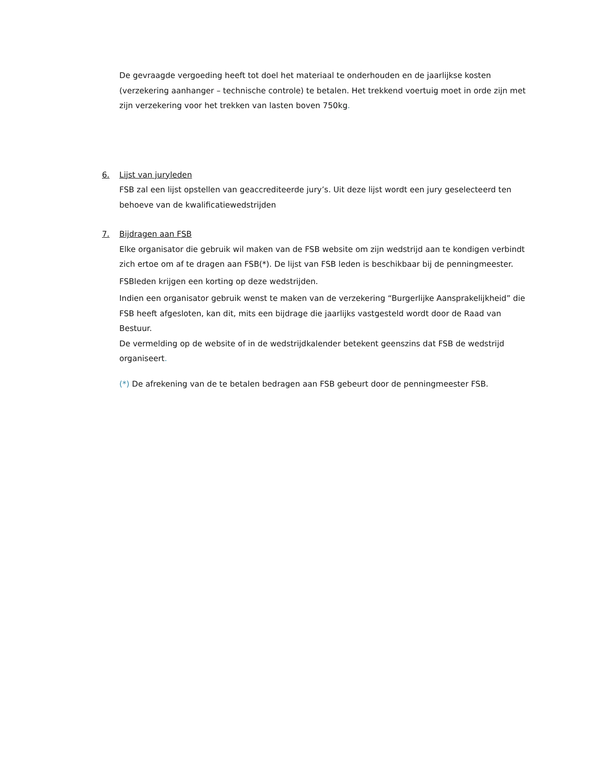De gevraagde vergoeding heeft tot doel het materiaal te onderhouden en de jaarlijkse kosten (verzekering aanhanger – technische controle) te betalen. Het trekkend voertuig moet in orde zijn met zijn verzekering voor het trekken van lasten boven 750kg.
6. Lijst van juryleden
FSB zal een lijst opstellen van geaccrediteerde jury’s. Uit deze lijst wordt een jury geselecteerd ten behoeve van de kwalificatiewedstrijden
7. Bijdragen aan FSB
Elke organisator die gebruik wil maken van de FSB website om zijn wedstrijd aan te kondigen verbindt zich ertoe om af te dragen aan FSB(*). De lijst van FSB leden is beschikbaar bij de penningmeester.
FSBleden krijgen een korting op deze wedstrijden.
Indien een organisator gebruik wenst te maken van de verzekering “Burgerlijke Aansprakelijkheid” die FSB heeft afgesloten, kan dit, mits een bijdrage die jaarlijks vastgesteld wordt door de Raad van Bestuur.
De vermelding op de website of in de wedstrijdkalender betekent geenszins dat FSB de wedstrijd organiseert.
(*) De afrekening van de te betalen bedragen aan FSB gebeurt door de penningmeester FSB.